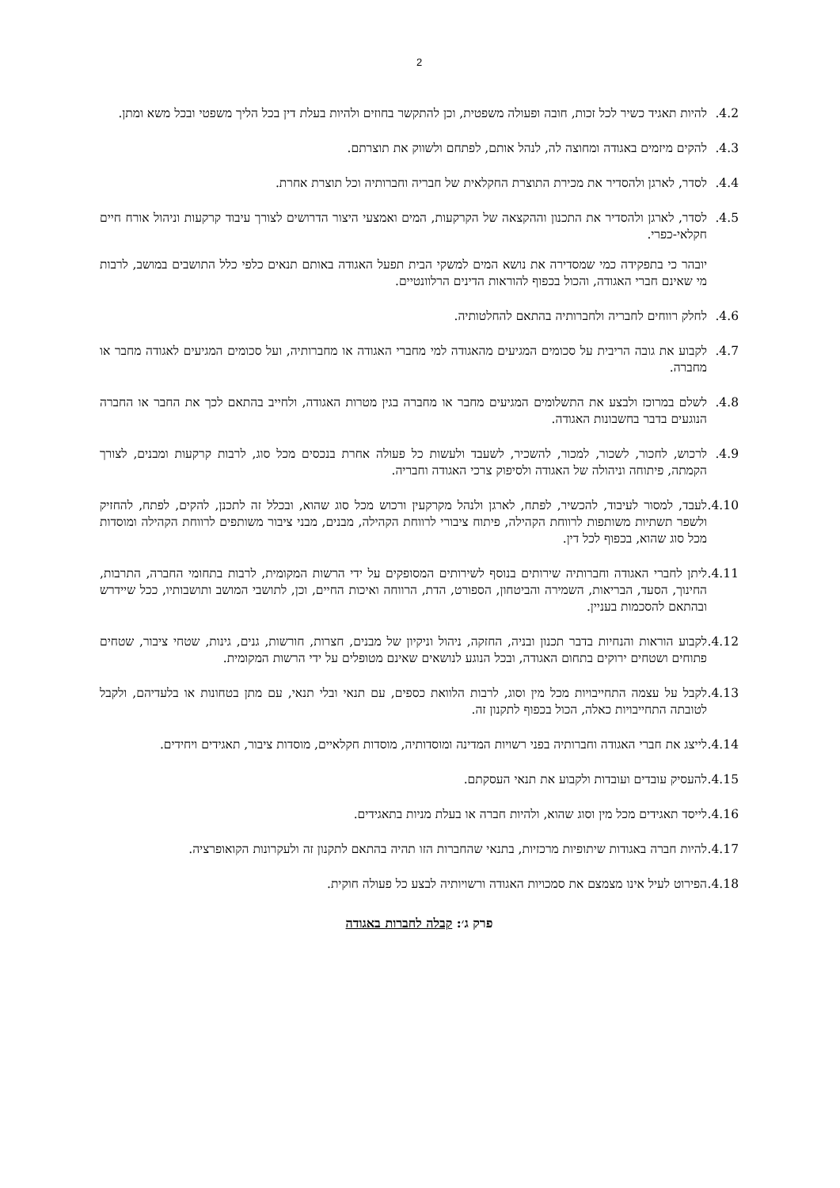2
4.2. להיות תאגיד כשיר לכל זכות, חובה ופעולה משפטית, וכן להתקשר בחוזים ולהיות בעלת דין בכל הליך משפטי ובכל משא ומתן.
4.3. להקים מיזמים באגודה ומחוצה לה, לנהל אותם, לפתחם ולשווק את תוצרתם.
4.4. לסדר, לארגן ולהסדיר את מכירת התוצרת החקלאית של חבריה וחברותיה וכל תוצרת אחרת.
4.5. לסדר, לארגן ולהסדיר את התכנון וההקצאה של הקרקעות, המים ואמצעי היצור הדרושים לצורך עיבוד קרקעות וניהול אורח חיים חקלאי-כפרי.
יובהר כי בתפקידה כמי שמסדירה את נושא המים למשקי הבית תפעל האגודה באותם תנאים כלפי כלל התושבים במושב, לרבות מי שאינם חברי האגודה, והכול בכפוף להוראות הדינים הרלוונטיים.
4.6. לחלק רווחים לחבריה ולחברותיה בהתאם להחלטותיה.
4.7. לקבוע את גובה הריבית על סכומים המגיעים מהאגודה למי מחברי האגודה או מחברותיה, ועל סכומים המגיעים לאגודה מחבר או מחברה.
4.8. לשלם במרוכז ולבצע את התשלומים המגיעים מחבר או מחברה בגין מטרות האגודה, ולחייב בהתאם לכך את החבר או החברה הנוגעים בדבר בחשבונות האגודה.
4.9. לרכוש, לחכור, לשכור, למכור, להשכיר, לשעבד ולעשות כל פעולה אחרת בנכסים מכל סוג, לרבות קרקעות ומבנים, לצורך הקמתה, פיתוחה וניהולה של האגודה ולסיפוק צרכי האגודה וחבריה.
4.10. לעבד, למסור לעיבוד, להכשיר, לפתח, לארגן ולנהל מקרקעין ורכוש מכל סוג שהוא, ובכלל זה לתכנן, להקים, לפתח, להחזיק ולשפר תשתיות משותפות לרווחת הקהילה, פיתוח ציבורי לרווחת הקהילה, מבנים, מבני ציבור משותפים לרווחת הקהילה ומוסדות מכל סוג שהוא, בכפוף לכל דין.
4.11. ליתן לחברי האגודה וחברותיה שירותים בנוסף לשירותים המסופקים על ידי הרשות המקומית, לרבות בתחומי החברה, התרבות, החינוך, הסעד, הבריאות, השמירה והביטחון, הספורט, הדת, הרווחה ואיכות החיים, וכן, לתושבי המושב ותושבותיו, ככל שיידרש ובהתאם להסכמות בעניין.
4.12. לקבוע הוראות והנחיות בדבר תכנון ובניה, החזקה, ניהול וניקיון של מבנים, חצרות, חורשות, גנים, גינות, שטחי ציבור, שטחים פתוחים ושטחים ירוקים בתחום האגודה, ובכל הנוגע לנושאים שאינם מטופלים על ידי הרשות המקומית.
4.13. לקבל על עצמה התחייבויות מכל מין וסוג, לרבות הלוואת כספים, עם תנאי ובלי תנאי, עם מתן בטחונות או בלעדיהם, ולקבל לטובתה התחייבויות כאלה, הכול בכפוף לתקנון זה.
4.14. לייצג את חברי האגודה וחברותיה בפני רשויות המדינה ומוסדותיה, מוסדות חקלאיים, מוסדות ציבור, תאגידים ויחידים.
4.15. להעסיק עובדים ועובדות ולקבוע את תנאי העסקתם.
4.16. לייסד תאגידים מכל מין וסוג שהוא, ולהיות חברה או בעלת מניות בתאגידים.
4.17. להיות חברה באגודות שיתופיות מרכזיות, בתנאי שהחברות הזו תהיה בהתאם לתקנון זה ולעקרונות הקואופרציה.
4.18. הפירוט לעיל אינו מצמצם את סמכויות האגודה ורשויותיה לבצע כל פעולה חוקית.
פרק ג׳: קבלה לחברות באגודה